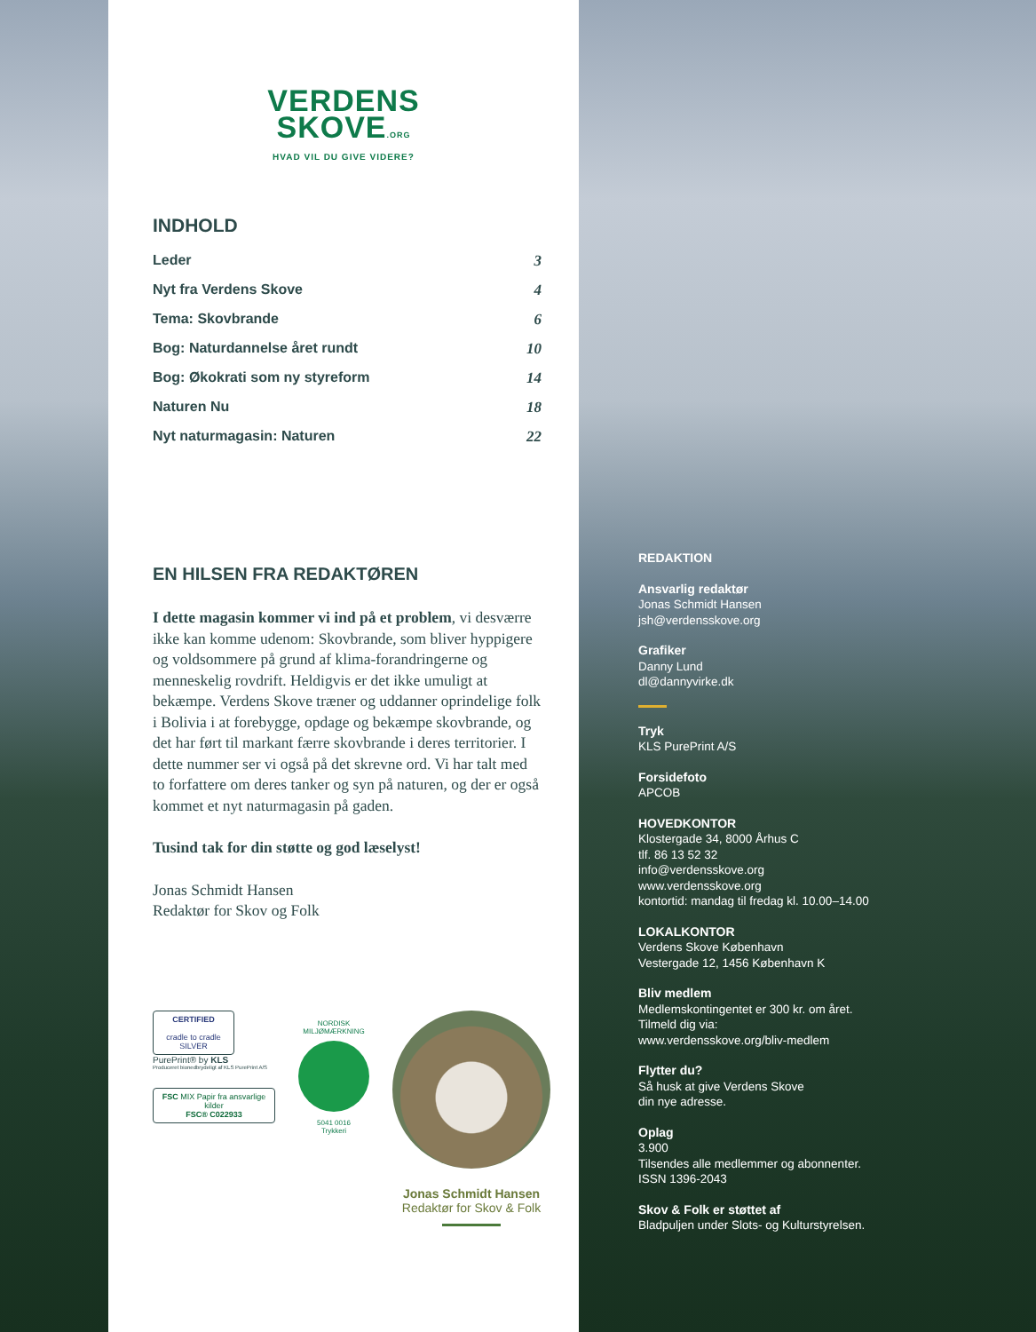VERDENS
SKOVE.ORG
HVAD VIL DU GIVE VIDERE?
INDHOLD
Leder 3
Nyt fra Verdens Skove 4
Tema: Skovbrande 6
Bog: Naturdannelse året rundt 10
Bog: Økokrati som ny styreform 14
Naturen Nu 18
Nyt naturmagasin: Naturen 22
EN HILSEN FRA REDAKTØREN
I dette magasin kommer vi ind på et problem, vi desværre ikke kan komme udenom: Skovbrande, som bliver hyppigere og voldsommere på grund af klima-forandringerne og menneskelig rovdrift. Heldigvis er det ikke umuligt at bekæmpe. Verdens Skove træner og uddanner oprindelige folk i Bolivia i at forebygge, opdage og bekæmpe skovbrande, og det har ført til markant færre skovbrande i deres territorier. I dette nummer ser vi også på det skrevne ord. Vi har talt med to forfattere om deres tanker og syn på naturen, og der er også kommet et nyt naturmagasin på gaden.
Tusind tak for din støtte og god læselyst!
Jonas Schmidt Hansen
Redaktør for Skov og Folk
CERTIFIED
cradle to cradle
SILVER
PurePrint® by KLS
Produceret bionedbrydeligt af KLS PurePrint A/S
FSC MIX Papir fra ansvarlige kilder
FSC® C022933
NORDISK MILJØMÆRKNING
5041 0016
Trykkeri
Jonas Schmidt Hansen
Redaktør for Skov & Folk
REDAKTION
Ansvarlig redaktør
Jonas Schmidt Hansen
jsh@verdensskove.org
Grafiker
Danny Lund
dl@dannyvirke.dk
Tryk
KLS PurePrint A/S
Forsidefoto
APCOB
HOVEDKONTOR
Klostergade 34, 8000 Århus C
tlf. 86 13 52 32
info@verdensskove.org
www.verdensskove.org
kontortid: mandag til fredag kl. 10.00–14.00
LOKALKONTOR
Verdens Skove København
Vestergade 12, 1456 København K
Bliv medlem
Medlemskontingentet er 300 kr. om året.
Tilmeld dig via:
www.verdensskove.org/bliv-medlem
Flytter du?
Så husk at give Verdens Skove
din nye adresse.
Oplag
3.900
Tilsendes alle medlemmer og abonnenter.
ISSN 1396-2043
Skov & Folk er støttet af
Bladpuljen under Slots- og Kulturstyrelsen.